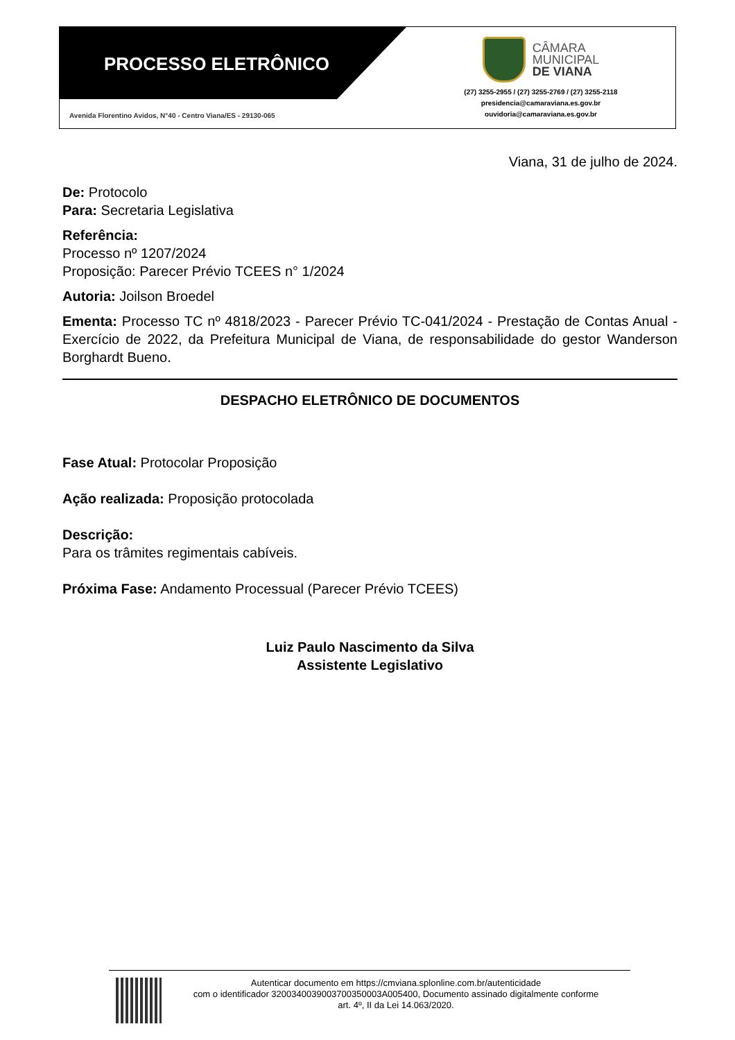PROCESSO ELETRÔNICO
Avenida Florentino Avidos, N°40 - Centro Viana/ES - 29130-065
CÂMARA
MUNICIPAL
DE VIANA
(27) 3255-2955 / (27) 3255-2769 / (27) 3255-2118
presidencia@camaraviana.es.gov.br
ouvidoria@camaraviana.es.gov.br
Viana, 31 de julho de 2024.
De: Protocolo
Para: Secretaria Legislativa
Referência:
Processo nº 1207/2024
Proposição: Parecer Prévio TCEES n° 1/2024
Autoria: Joilson Broedel
Ementa: Processo TC nº 4818/2023 - Parecer Prévio TC-041/2024 - Prestação de Contas Anual - Exercício de 2022, da Prefeitura Municipal de Viana, de responsabilidade do gestor Wanderson Borghardt Bueno.
DESPACHO ELETRÔNICO DE DOCUMENTOS
Fase Atual: Protocolar Proposição
Ação realizada: Proposição protocolada
Descrição:
Para os trâmites regimentais cabíveis.
Próxima Fase: Andamento Processual (Parecer Prévio TCEES)
Luiz Paulo Nascimento da Silva
Assistente Legislativo
Autenticar documento em https://cmviana.splonline.com.br/autenticidade
com o identificador 3200340039003700350003A005400, Documento assinado digitalmente conforme
art. 4º, II da Lei 14.063/2020.